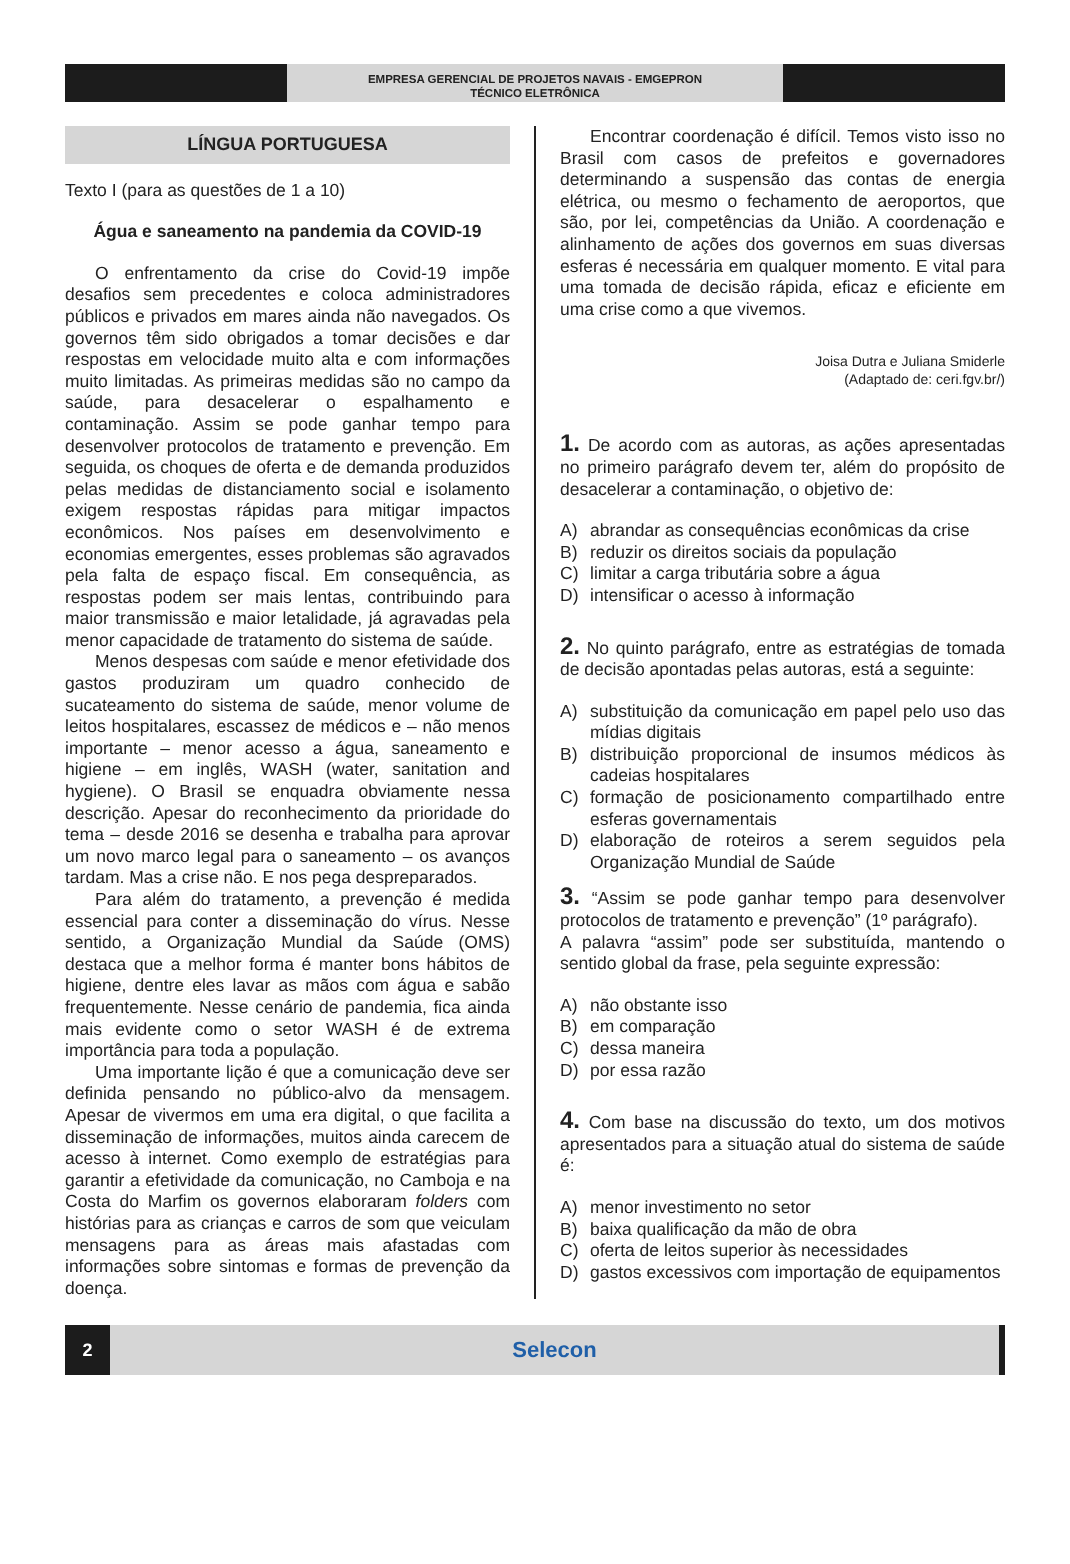EMPRESA GERENCIAL DE PROJETOS NAVAIS - EMGEPRON
TÉCNICO ELETRÔNICA
LÍNGUA PORTUGUESA
Texto I (para as questões de 1 a 10)
Água e saneamento na pandemia da COVID-19
O enfrentamento da crise do Covid-19 impõe desafios sem precedentes e coloca administradores públicos e privados em mares ainda não navegados. Os governos têm sido obrigados a tomar decisões e dar respostas em velocidade muito alta e com informações muito limitadas. As primeiras medidas são no campo da saúde, para desacelerar o espalhamento e contaminação. Assim se pode ganhar tempo para desenvolver protocolos de tratamento e prevenção. Em seguida, os choques de oferta e de demanda produzidos pelas medidas de distanciamento social e isolamento exigem respostas rápidas para mitigar impactos econômicos. Nos países em desenvolvimento e economias emergentes, esses problemas são agravados pela falta de espaço fiscal. Em consequência, as respostas podem ser mais lentas, contribuindo para maior transmissão e maior letalidade, já agravadas pela menor capacidade de tratamento do sistema de saúde.
Menos despesas com saúde e menor efetividade dos gastos produziram um quadro conhecido de sucateamento do sistema de saúde, menor volume de leitos hospitalares, escassez de médicos e – não menos importante – menor acesso a água, saneamento e higiene – em inglês, WASH (water, sanitation and hygiene). O Brasil se enquadra obviamente nessa descrição. Apesar do reconhecimento da prioridade do tema – desde 2016 se desenha e trabalha para aprovar um novo marco legal para o saneamento – os avanços tardam. Mas a crise não. E nos pega despreparados.
Para além do tratamento, a prevenção é medida essencial para conter a disseminação do vírus. Nesse sentido, a Organização Mundial da Saúde (OMS) destaca que a melhor forma é manter bons hábitos de higiene, dentre eles lavar as mãos com água e sabão frequentemente. Nesse cenário de pandemia, fica ainda mais evidente como o setor WASH é de extrema importância para toda a população.
Uma importante lição é que a comunicação deve ser definida pensando no público-alvo da mensagem. Apesar de vivermos em uma era digital, o que facilita a disseminação de informações, muitos ainda carecem de acesso à internet. Como exemplo de estratégias para garantir a efetividade da comunicação, no Camboja e na Costa do Marfim os governos elaboraram folders com histórias para as crianças e carros de som que veiculam mensagens para as áreas mais afastadas com informações sobre sintomas e formas de prevenção da doença.
Encontrar coordenação é difícil. Temos visto isso no Brasil com casos de prefeitos e governadores determinando a suspensão das contas de energia elétrica, ou mesmo o fechamento de aeroportos, que são, por lei, competências da União. A coordenação e alinhamento de ações dos governos em suas diversas esferas é necessária em qualquer momento. E vital para uma tomada de decisão rápida, eficaz e eficiente em uma crise como a que vivemos.
Joisa Dutra e Juliana Smiderle
(Adaptado de: ceri.fgv.br/)
1. De acordo com as autoras, as ações apresentadas no primeiro parágrafo devem ter, além do propósito de desacelerar a contaminação, o objetivo de:
A) abrandar as consequências econômicas da crise
B) reduzir os direitos sociais da população
C) limitar a carga tributária sobre a água
D) intensificar o acesso à informação
2. No quinto parágrafo, entre as estratégias de tomada de decisão apontadas pelas autoras, está a seguinte:
A) substituição da comunicação em papel pelo uso das mídias digitais
B) distribuição proporcional de insumos médicos às cadeias hospitalares
C) formação de posicionamento compartilhado entre esferas governamentais
D) elaboração de roteiros a serem seguidos pela Organização Mundial de Saúde
3. “Assim se pode ganhar tempo para desenvolver protocolos de tratamento e prevenção” (1º parágrafo).
A palavra “assim” pode ser substituída, mantendo o sentido global da frase, pela seguinte expressão:
A) não obstante isso
B) em comparação
C) dessa maneira
D) por essa razão
4. Com base na discussão do texto, um dos motivos apresentados para a situação atual do sistema de saúde é:
A) menor investimento no setor
B) baixa qualificação da mão de obra
C) oferta de leitos superior às necessidades
D) gastos excessivos com importação de equipamentos
2
Selecon